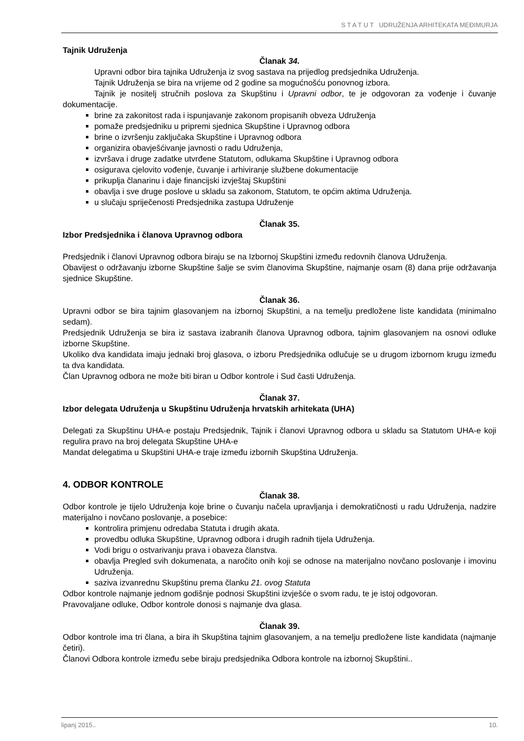S T A T U T UDRUŽENJA ARHITEKATA MEĐIMURJA
Tajnik Udruženja
Članak 34.
Upravni odbor bira tajnika Udruženja iz svog sastava na prijedlog predsjednika Udruženja.
Tajnik Udruženja se bira na vrijeme od 2 godine sa mogućnošću ponovnog izbora.
Tajnik je nositelj stručnih poslova za Skupštinu i Upravni odbor, te je odgovoran za vođenje i čuvanje dokumentacije.
brine za zakonitost rada i ispunjavanje zakonom propisanih obveza Udruženja
pomaže predsjedniku u pripremi sjednica Skupštine i Upravnog odbora
brine o izvršenju zaključaka Skupštine i Upravnog odbora
organizira obavješćivanje javnosti o radu Udruženja,
izvršava i druge zadatke utvrđene Statutom, odlukama Skupštine i Upravnog odbora
osigurava cjelovito vođenje, čuvanje i arhiviranje službene dokumentacije
prikuplja članarinu i daje financijski izvještaj Skupštini
obavlja i sve druge poslove u skladu sa zakonom, Statutom, te općim aktima Udruženja.
u slučaju spriječenosti Predsjednika zastupa Udruženje
Članak 35.
Izbor Predsjednika i članova Upravnog odbora
Predsjednik i članovi Upravnog odbora biraju se na Izbornoj Skupštini između redovnih članova Udruženja.
Obavijest o održavanju izborne Skupštine šalje se svim članovima Skupštine, najmanje osam (8) dana prije održavanja sjednice Skupštine.
Članak 36.
Upravni odbor se bira tajnim glasovanjem na izbornoj Skupštini, a na temelju predložene liste kandidata (minimalno sedam).
Predsjednik Udruženja se bira iz sastava izabranih članova Upravnog odbora, tajnim glasovanjem na osnovi odluke izborne Skupštine.
Ukoliko dva kandidata imaju jednaki broj glasova, o izboru Predsjednika odlučuje se u drugom izbornom krugu između ta dva kandidata.
Član Upravnog odbora ne može biti biran u Odbor kontrole i Sud časti Udruženja.
Članak 37.
Izbor delegata Udruženja u Skupštinu Udruženja hrvatskih arhitekata (UHA)
Delegati za Skupštinu UHA-e postaju Predsjednik, Tajnik i članovi Upravnog odbora u skladu sa Statutom UHA-e koji regulira pravo na broj delegata Skupštine UHA-e
Mandat delegatima u Skupštini UHA-e traje između izbornih Skupština Udruženja.
4. ODBOR KONTROLE
Članak 38.
Odbor kontrole je tijelo Udruženja koje brine o čuvanju načela upravljanja i demokratičnosti u radu Udruženja, nadzire materijalno i novčano poslovanje, a posebice:
kontrolira primjenu odredaba Statuta i drugih akata.
provedbu odluka Skupštine, Upravnog odbora i drugih radnih tijela Udruženja.
Vodi brigu o ostvarivanju prava i obaveza članstva.
obavlja Pregled svih dokumenata, a naročito onih koji se odnose na materijalno novčano poslovanje i imovinu Udruženja.
saziva izvanrednu Skupštinu prema članku 21. ovog Statuta
Odbor kontrole najmanje jednom godišnje podnosi Skupštini izvješće o svom radu, te je istoj odgovoran.
Pravovaljane odluke, Odbor kontrole donosi s najmanje dva glasa.
Članak 39.
Odbor kontrole ima tri člana, a bira ih Skupština tajnim glasovanjem, a na temelju predložene liste kandidata (najmanje četiri).
Članovi Odbora kontrole između sebe biraju predsjednika Odbora kontrole na izbornoj Skupštini..
lipanj 2015.. 10.